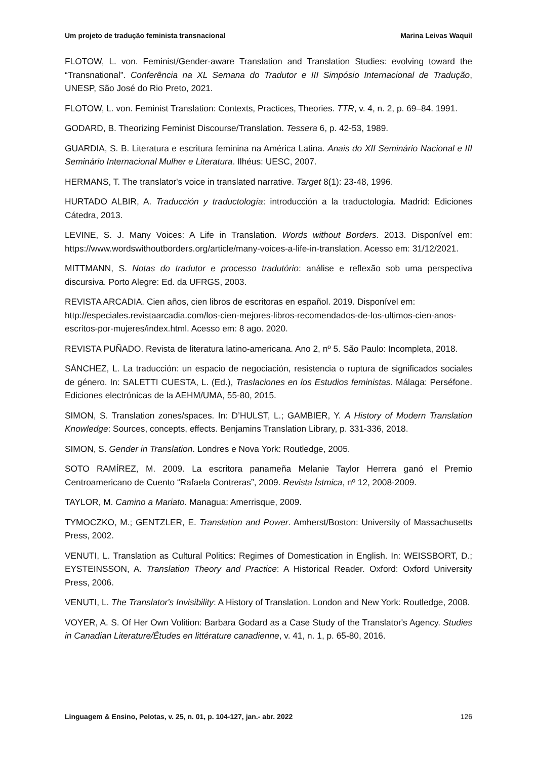Um projeto de tradução feminista transnacional Marina Leivas Waquil
FLOTOW, L. von. Feminist/Gender-aware Translation and Translation Studies: evolving toward the “Transnational”. Conferência na XL Semana do Tradutor e III Simpósio Internacional de Tradução, UNESP, São José do Rio Preto, 2021.
FLOTOW, L. von. Feminist Translation: Contexts, Practices, Theories. TTR, v. 4, n. 2, p. 69–84. 1991.
GODARD, B. Theorizing Feminist Discourse/Translation. Tessera 6, p. 42-53, 1989.
GUARDIA, S. B. Literatura e escritura feminina na América Latina. Anais do XII Seminário Nacional e III Seminário Internacional Mulher e Literatura. Ilhéus: UESC, 2007.
HERMANS, T. The translator's voice in translated narrative. Target 8(1): 23-48, 1996.
HURTADO ALBIR, A. Traducción y traductología: introducción a la traductología. Madrid: Ediciones Cátedra, 2013.
LEVINE, S. J. Many Voices: A Life in Translation. Words without Borders. 2013. Disponível em: https://www.wordswithoutborders.org/article/many-voices-a-life-in-translation. Acesso em: 31/12/2021.
MITTMANN, S. Notas do tradutor e processo tradutório: análise e reflexão sob uma perspectiva discursiva. Porto Alegre: Ed. da UFRGS, 2003.
REVISTA ARCADIA. Cien años, cien libros de escritoras en español. 2019. Disponível em: http://especiales.revistaarcadia.com/los-cien-mejores-libros-recomendados-de-los-ultimos-cien-anos-escritos-por-mujeres/index.html. Acesso em: 8 ago. 2020.
REVISTA PUÑADO. Revista de literatura latino-americana. Ano 2, nº 5. São Paulo: Incompleta, 2018.
SÁNCHEZ, L. La traducción: un espacio de negociación, resistencia o ruptura de significados sociales de género. In: SALETTI CUESTA, L. (Ed.), Traslaciones en los Estudios feministas. Málaga: Perséfone. Ediciones electrónicas de la AEHM/UMA, 55-80, 2015.
SIMON, S. Translation zones/spaces. In: D’HULST, L.; GAMBIER, Y. A History of Modern Translation Knowledge: Sources, concepts, effects. Benjamins Translation Library, p. 331-336, 2018.
SIMON, S. Gender in Translation. Londres e Nova York: Routledge, 2005.
SOTO RAMÍREZ, M. 2009. La escritora panameña Melanie Taylor Herrera ganó el Premio Centroamericano de Cuento “Rafaela Contreras”, 2009. Revista Ístmica, nº 12, 2008-2009.
TAYLOR, M. Camino a Mariato. Managua: Amerrisque, 2009.
TYMOCZKO, M.; GENTZLER, E. Translation and Power. Amherst/Boston: University of Massachusetts Press, 2002.
VENUTI, L. Translation as Cultural Politics: Regimes of Domestication in English. In: WEISSBORT, D.; EYSTEINSSON, A. Translation Theory and Practice: A Historical Reader. Oxford: Oxford University Press, 2006.
VENUTI, L. The Translator's Invisibility: A History of Translation. London and New York: Routledge, 2008.
VOYER, A. S. Of Her Own Volition: Barbara Godard as a Case Study of the Translator's Agency. Studies in Canadian Literature/Études en littérature canadienne, v. 41, n. 1, p. 65-80, 2016.
Linguagem & Ensino, Pelotas, v. 25, n. 01, p. 104-127, jan.- abr. 2022 126